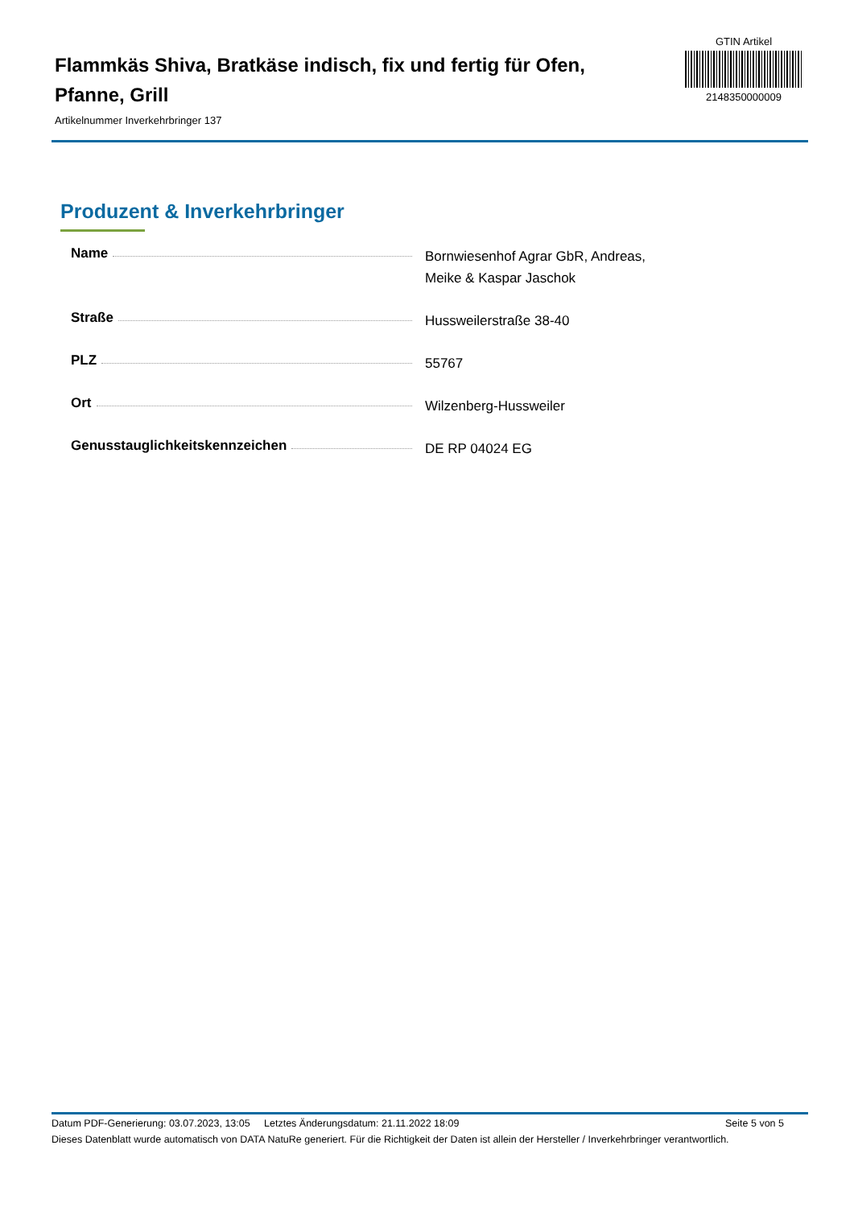Flammkäs Shiva, Bratkäse indisch, fix und fertig für Ofen, Pfanne, Grill
Artikelnummer Inverkehrbringer 137
GTIN Artikel
2148350000009
Produzent & Inverkehrbringer
| Name | Bornwiesenhof Agrar GbR, Andreas, Meike & Kaspar Jaschok |
| Straße | Hussweilerstraße 38-40 |
| PLZ | 55767 |
| Ort | Wilzenberg-Hussweiler |
| Genusstauglichkeitskennzeichen | DE RP 04024 EG |
Datum PDF-Generierung: 03.07.2023, 13:05 Letztes Änderungsdatum: 21.11.2022 18:09 Seite 5 von 5
Dieses Datenblatt wurde automatisch von DATA NatuRe generiert. Für die Richtigkeit der Daten ist allein der Hersteller / Inverkehrbringer verantwortlich.